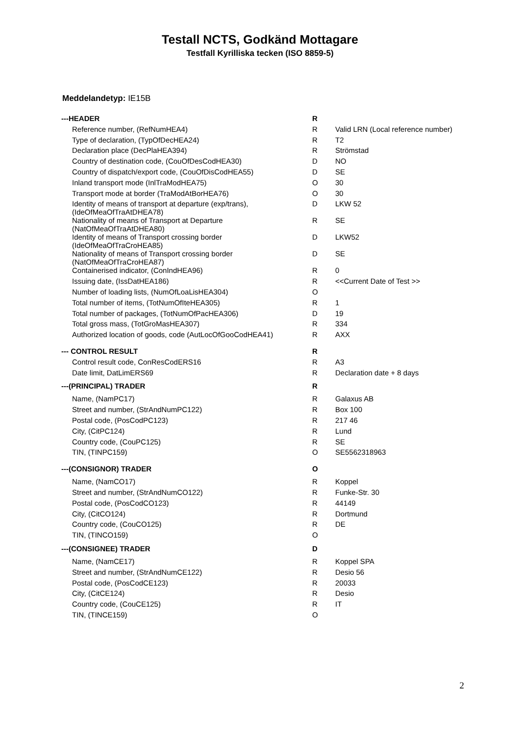Testall NCTS, Godkänd Mottagare
Testfall Kyrilliska tecken (ISO 8859-5)
Meddelandetyp: IE15B
| ---HEADER | R | |
| Reference number, (RefNumHEA4) | R | Valid LRN (Local reference number) |
| Type of declaration, (TypOfDecHEA24) | R | T2 |
| Declaration place (DecPlaHEA394) | R | Strömstad |
| Country of destination code, (CouOfDesCodHEA30) | D | NO |
| Country of dispatch/export code, (CouOfDisCodHEA55) | D | SE |
| Inland transport mode (InlTraModHEA75) | O | 30 |
| Transport mode at border (TraModAtBorHEA76) | O | 30 |
| Identity of means of transport at departure (exp/trans), (IdeOfMeaOfTraAtDHEA78) | D | LKW 52 |
| Nationality of means of Transport at Departure (NatOfMeaOfTraAtDHEA80) | R | SE |
| Identity of means of Transport crossing border (IdeOfMeaOfTraCroHEA85) | D | LKW52 |
| Nationality of means of Transport crossing border (NatOfMeaOfTraCroHEA87) | D | SE |
| Containerised indicator, (ConIndHEA96) | R | 0 |
| Issuing date, (IssDatHEA186) | R | <<Current Date of Test >> |
| Number of loading lists, (NumOfLoaLisHEA304) | O | |
| Total number of items, (TotNumOfIteHEA305) | R | 1 |
| Total number of packages, (TotNumOfPacHEA306) | D | 19 |
| Total gross mass, (TotGroMasHEA307) | R | 334 |
| Authorized location of goods, code (AutLocOfGooCodHEA41) | R | AXX |
| --- CONTROL RESULT | R | |
| Control result code, ConResCodERS16 | R | A3 |
| Date limit, DatLimERS69 | R | Declaration date + 8 days |
| ---(PRINCIPAL) TRADER | R | |
| Name, (NamPC17) | R | Galaxus AB |
| Street and number, (StrAndNumPC122) | R | Box 100 |
| Postal code, (PosCodPC123) | R | 217 46 |
| City, (CitPC124) | R | Lund |
| Country code, (CouPC125) | R | SE |
| TIN, (TINPC159) | O | SE5562318963 |
| ---(CONSIGNOR) TRADER | O | |
| Name, (NamCO17) | R | Koppel |
| Street and number, (StrAndNumCO122) | R | Funke-Str. 30 |
| Postal code, (PosCodCO123) | R | 44149 |
| City, (CitCO124) | R | Dortmund |
| Country code, (CouCO125) | R | DE |
| TIN, (TINCO159) | O | |
| ---(CONSIGNEE) TRADER | D | |
| Name, (NamCE17) | R | Koppel SPA |
| Street and number, (StrAndNumCE122) | R | Desio 56 |
| Postal code, (PosCodCE123) | R | 20033 |
| City, (CitCE124) | R | Desio |
| Country code, (CouCE125) | R | IT |
| TIN, (TINCE159) | O | |
2